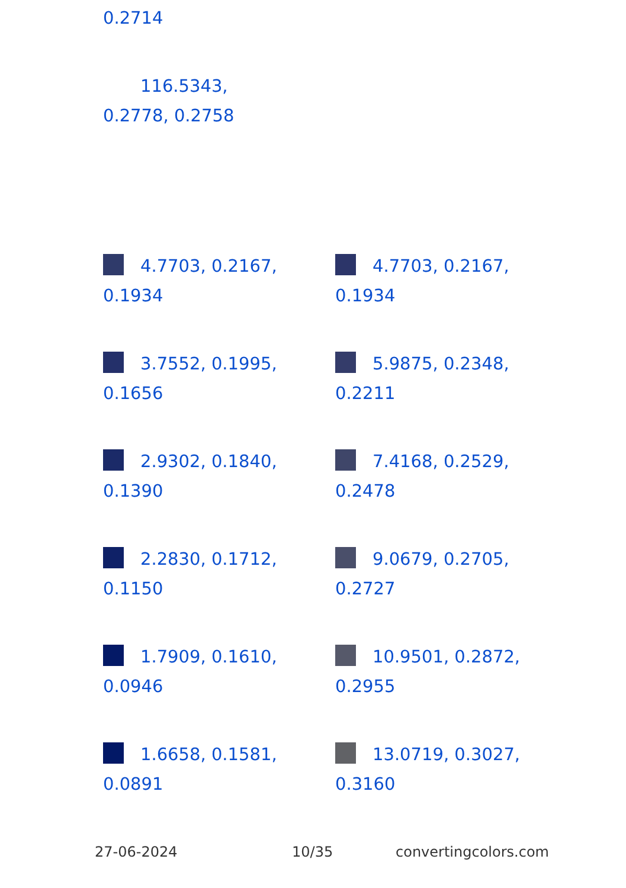0.2714
116.5343, 0.2778, 0.2758
4.7703, 0.2167, 0.1934
4.7703, 0.2167, 0.1934
3.7552, 0.1995, 0.1656
5.9875, 0.2348, 0.2211
2.9302, 0.1840, 0.1390
7.4168, 0.2529, 0.2478
2.2830, 0.1712, 0.1150
9.0679, 0.2705, 0.2727
1.7909, 0.1610, 0.0946
10.9501, 0.2872, 0.2955
1.6658, 0.1581, 0.0891
13.0719, 0.3027, 0.3160
27-06-2024 10/35 convertingcolors.com